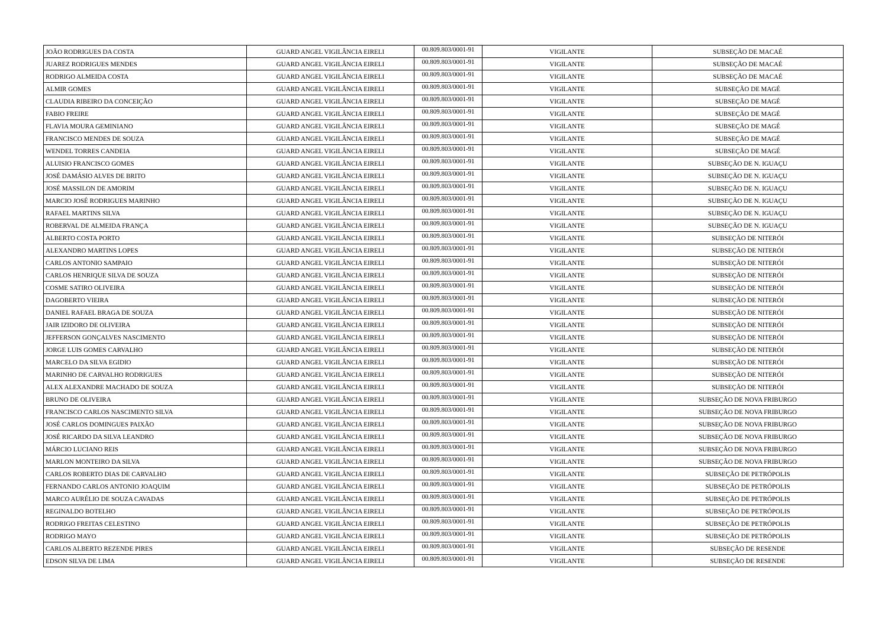| JOÃO RODRIGUES DA COSTA | GUARD ANGEL VIGILÂNCIA EIRELI | 00.809.803/0001-91 | VIGILANTE | SUBSEÇÃO DE MACAÉ |
| JUAREZ RODRIGUES MENDES | GUARD ANGEL VIGILÂNCIA EIRELI | 00.809.803/0001-91 | VIGILANTE | SUBSEÇÃO DE MACAÉ |
| RODRIGO ALMEIDA COSTA | GUARD ANGEL VIGILÂNCIA EIRELI | 00.809.803/0001-91 | VIGILANTE | SUBSEÇÃO DE MACAÉ |
| ALMIR GOMES | GUARD ANGEL VIGILÂNCIA EIRELI | 00.809.803/0001-91 | VIGILANTE | SUBSEÇÃO DE MAGÉ |
| CLAUDIA RIBEIRO DA CONCEIÇÃO | GUARD ANGEL VIGILÂNCIA EIRELI | 00.809.803/0001-91 | VIGILANTE | SUBSEÇÃO DE MAGÉ |
| FABIO FREIRE | GUARD ANGEL VIGILÂNCIA EIRELI | 00.809.803/0001-91 | VIGILANTE | SUBSEÇÃO DE MAGÉ |
| FLAVIA MOURA GEMINIANO | GUARD ANGEL VIGILÂNCIA EIRELI | 00.809.803/0001-91 | VIGILANTE | SUBSEÇÃO DE MAGÉ |
| FRANCISCO MENDES DE SOUZA | GUARD ANGEL VIGILÂNCIA EIRELI | 00.809.803/0001-91 | VIGILANTE | SUBSEÇÃO DE MAGÉ |
| WENDEL TORRES CANDEIA | GUARD ANGEL VIGILÂNCIA EIRELI | 00.809.803/0001-91 | VIGILANTE | SUBSEÇÃO DE MAGÉ |
| ALUISIO FRANCISCO GOMES | GUARD ANGEL VIGILÂNCIA EIRELI | 00.809.803/0001-91 | VIGILANTE | SUBSEÇÃO DE N. IGUAÇU |
| JOSÉ DAMÁSIO ALVES DE BRITO | GUARD ANGEL VIGILÂNCIA EIRELI | 00.809.803/0001-91 | VIGILANTE | SUBSEÇÃO DE N. IGUAÇU |
| JOSÉ MASSILON DE AMORIM | GUARD ANGEL VIGILÂNCIA EIRELI | 00.809.803/0001-91 | VIGILANTE | SUBSEÇÃO DE N. IGUAÇU |
| MARCIO JOSÉ RODRIGUES MARINHO | GUARD ANGEL VIGILÂNCIA EIRELI | 00.809.803/0001-91 | VIGILANTE | SUBSEÇÃO DE N. IGUAÇU |
| RAFAEL MARTINS SILVA | GUARD ANGEL VIGILÂNCIA EIRELI | 00.809.803/0001-91 | VIGILANTE | SUBSEÇÃO DE N. IGUAÇU |
| ROBERVAL DE ALMEIDA FRANÇA | GUARD ANGEL VIGILÂNCIA EIRELI | 00.809.803/0001-91 | VIGILANTE | SUBSEÇÃO DE N. IGUAÇU |
| ALBERTO COSTA PORTO | GUARD ANGEL VIGILÂNCIA EIRELI | 00.809.803/0001-91 | VIGILANTE | SUBSEÇÃO DE NITERÓI |
| ALEXANDRO MARTINS LOPES | GUARD ANGEL VIGILÂNCIA EIRELI | 00.809.803/0001-91 | VIGILANTE | SUBSEÇÃO DE NITERÓI |
| CARLOS ANTONIO SAMPAIO | GUARD ANGEL VIGILÂNCIA EIRELI | 00.809.803/0001-91 | VIGILANTE | SUBSEÇÃO DE NITERÓI |
| CARLOS HENRIQUE SILVA DE SOUZA | GUARD ANGEL VIGILÂNCIA EIRELI | 00.809.803/0001-91 | VIGILANTE | SUBSEÇÃO DE NITERÓI |
| COSME SATIRO OLIVEIRA | GUARD ANGEL VIGILÂNCIA EIRELI | 00.809.803/0001-91 | VIGILANTE | SUBSEÇÃO DE NITERÓI |
| DAGOBERTO VIEIRA | GUARD ANGEL VIGILÂNCIA EIRELI | 00.809.803/0001-91 | VIGILANTE | SUBSEÇÃO DE NITERÓI |
| DANIEL RAFAEL BRAGA DE SOUZA | GUARD ANGEL VIGILÂNCIA EIRELI | 00.809.803/0001-91 | VIGILANTE | SUBSEÇÃO DE NITERÓI |
| JAIR IZIDORO DE OLIVEIRA | GUARD ANGEL VIGILÂNCIA EIRELI | 00.809.803/0001-91 | VIGILANTE | SUBSEÇÃO DE NITERÓI |
| JEFFERSON GONÇALVES NASCIMENTO | GUARD ANGEL VIGILÂNCIA EIRELI | 00.809.803/0001-91 | VIGILANTE | SUBSEÇÃO DE NITERÓI |
| JORGE LUIS GOMES CARVALHO | GUARD ANGEL VIGILÂNCIA EIRELI | 00.809.803/0001-91 | VIGILANTE | SUBSEÇÃO DE NITERÓI |
| MARCELO DA SILVA EGIDIO | GUARD ANGEL VIGILÂNCIA EIRELI | 00.809.803/0001-91 | VIGILANTE | SUBSEÇÃO DE NITERÓI |
| MARINHO DE CARVALHO RODRIGUES | GUARD ANGEL VIGILÂNCIA EIRELI | 00.809.803/0001-91 | VIGILANTE | SUBSEÇÃO DE NITERÓI |
| ALEX ALEXANDRE MACHADO DE SOUZA | GUARD ANGEL VIGILÂNCIA EIRELI | 00.809.803/0001-91 | VIGILANTE | SUBSEÇÃO DE NITERÓI |
| BRUNO DE OLIVEIRA | GUARD ANGEL VIGILÂNCIA EIRELI | 00.809.803/0001-91 | VIGILANTE | SUBSEÇÃO DE NOVA FRIBURGO |
| FRANCISCO CARLOS NASCIMENTO SILVA | GUARD ANGEL VIGILÂNCIA EIRELI | 00.809.803/0001-91 | VIGILANTE | SUBSEÇÃO DE NOVA FRIBURGO |
| JOSÉ CARLOS DOMINGUES PAIXÃO | GUARD ANGEL VIGILÂNCIA EIRELI | 00.809.803/0001-91 | VIGILANTE | SUBSEÇÃO DE NOVA FRIBURGO |
| JOSÉ RICARDO DA SILVA LEANDRO | GUARD ANGEL VIGILÂNCIA EIRELI | 00.809.803/0001-91 | VIGILANTE | SUBSEÇÃO DE NOVA FRIBURGO |
| MÁRCIO LUCIANO REIS | GUARD ANGEL VIGILÂNCIA EIRELI | 00.809.803/0001-91 | VIGILANTE | SUBSEÇÃO DE NOVA FRIBURGO |
| MARLON MONTEIRO DA SILVA | GUARD ANGEL VIGILÂNCIA EIRELI | 00.809.803/0001-91 | VIGILANTE | SUBSEÇÃO DE NOVA FRIBURGO |
| CARLOS ROBERTO DIAS DE CARVALHO | GUARD ANGEL VIGILÂNCIA EIRELI | 00.809.803/0001-91 | VIGILANTE | SUBSEÇÃO DE PETRÓPOLIS |
| FERNANDO CARLOS ANTONIO JOAQUIM | GUARD ANGEL VIGILÂNCIA EIRELI | 00.809.803/0001-91 | VIGILANTE | SUBSEÇÃO DE PETRÓPOLIS |
| MARCO AURÉLIO DE SOUZA CAVADAS | GUARD ANGEL VIGILÂNCIA EIRELI | 00.809.803/0001-91 | VIGILANTE | SUBSEÇÃO DE PETRÓPOLIS |
| REGINALDO BOTELHO | GUARD ANGEL VIGILÂNCIA EIRELI | 00.809.803/0001-91 | VIGILANTE | SUBSEÇÃO DE PETRÓPOLIS |
| RODRIGO FREITAS CELESTINO | GUARD ANGEL VIGILÂNCIA EIRELI | 00.809.803/0001-91 | VIGILANTE | SUBSEÇÃO DE PETRÓPOLIS |
| RODRIGO MAYO | GUARD ANGEL VIGILÂNCIA EIRELI | 00.809.803/0001-91 | VIGILANTE | SUBSEÇÃO DE PETRÓPOLIS |
| CARLOS ALBERTO REZENDE PIRES | GUARD ANGEL VIGILÂNCIA EIRELI | 00.809.803/0001-91 | VIGILANTE | SUBSEÇÃO DE RESENDE |
| EDSON SILVA DE LIMA | GUARD ANGEL VIGILÂNCIA EIRELI | 00.809.803/0001-91 | VIGILANTE | SUBSEÇÃO DE RESENDE |